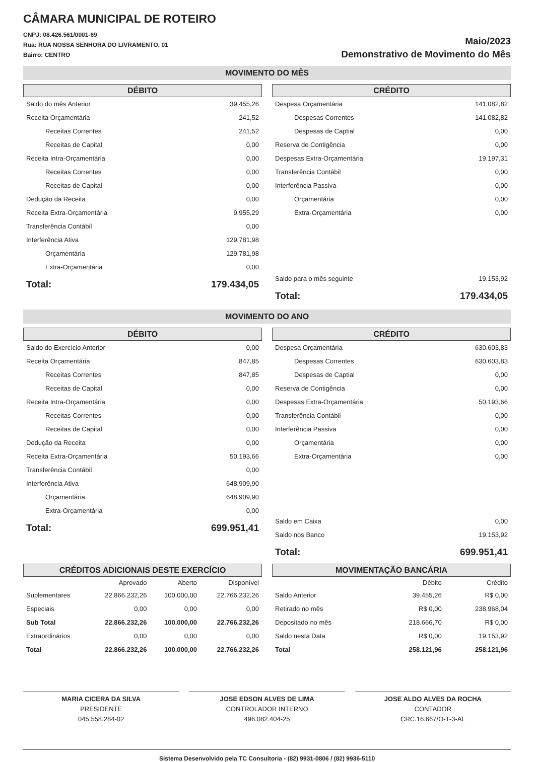CÂMARA MUNICIPAL DE ROTEIRO
CNPJ: 08.426.561/0001-69
Rua: RUA NOSSA SENHORA DO LIVRAMENTO, 01
Bairro: CENTRO
Maio/2023
Demonstrativo de Movimento do Mês
MOVIMENTO DO MÊS
DÉBITO
| Saldo do mês Anterior | 39.455,26 |
| Receita Orçamentária | 241,52 |
| Receitas Correntes | 241,52 |
| Receitas de Capital | 0,00 |
| Receita Intra-Orçamentária | 0,00 |
| Receitas Correntes | 0,00 |
| Receitas de Capital | 0,00 |
| Dedução da Receita | 0,00 |
| Receita Extra-Orçamentária | 9.955,29 |
| Transferência Contábil | 0,00 |
| Interferência Ativa | 129.781,98 |
| Orçamentária | 129.781,98 |
| Extra-Orçamentária | 0,00 |
| Total: | 179.434,05 |
CRÉDITO
| Despesa Orçamentária | 141.082,82 |
| Despesas Correntes | 141.082,82 |
| Despesas de Captial | 0,00 |
| Reserva de Contigência | 0,00 |
| Despesas Extra-Orçamentária | 19.197,31 |
| Transferência Contábil | 0,00 |
| Interferência Passiva | 0,00 |
| Orçamentária | 0,00 |
| Extra-Orçamentária | 0,00 |
| Saldo para o mês seguinte | 19.153,92 |
| Total: | 179.434,05 |
MOVIMENTO DO ANO
DÉBITO
| Saldo do Exercício Anterior | 0,00 |
| Receita Orçamentária | 847,85 |
| Receitas Correntes | 847,85 |
| Receitas de Capital | 0,00 |
| Receita Intra-Orçamentária | 0,00 |
| Receitas Correntes | 0,00 |
| Receitas de Capital | 0,00 |
| Dedução da Receita | 0,00 |
| Receita Extra-Orçamentária | 50.193,66 |
| Transferência Contábil | 0,00 |
| Interferência Ativa | 648.909,90 |
| Orçamentária | 648.909,90 |
| Extra-Orçamentária | 0,00 |
| Total: | 699.951,41 |
CRÉDITO
| Despesa Orçamentária | 630.603,83 |
| Despesas Correntes | 630.603,83 |
| Despesas de Captial | 0,00 |
| Reserva de Contigência | 0,00 |
| Despesas Extra-Orçamentária | 50.193,66 |
| Transferência Contábil | 0,00 |
| Interferência Passiva | 0,00 |
| Orçamentária | 0,00 |
| Extra-Orçamentária | 0,00 |
| Saldo em Caixa | 0,00 |
| Saldo nos Banco | 19.153,92 |
| Total: | 699.951,41 |
CRÉDITOS ADICIONAIS DESTE EXERCÍCIO
| | Aprovado | Aberto | Disponível |
| --- | --- | --- | --- |
| Suplementares | 22.866.232,26 | 100.000,00 | 22.766.232,26 |
| Especiais | 0,00 | 0,00 | 0,00 |
| Sub Total | 22.866.232,26 | 100.000,00 | 22.766.232,26 |
| Extraordinários | 0,00 | 0,00 | 0,00 |
| Total | 22.866.232,26 | 100.000,00 | 22.766.232,26 |
MOVIMENTAÇÃO BANCÁRIA
| | Débito | Crédito |
| --- | --- | --- |
| Saldo Anterior | 39.455,26 | R$ 0,00 |
| Retirado no mês | R$ 0,00 | 238.968,04 |
| Depositado no mês | 218.666,70 | R$ 0,00 |
| Saldo nesta Data | R$ 0,00 | 19.153,92 |
| Total | 258.121,96 | 258.121,96 |
MARIA CICERA DA SILVA
PRESIDENTE
045.558.284-02
JOSE EDSON ALVES DE LIMA
CONTROLADOR INTERNO
496.082.404-25
JOSE ALDO ALVES DA ROCHA
CONTADOR
CRC.16.667/O-T-3-AL
Sistema Desenvolvido pela TC Consultoria - (82) 9931-0806 / (82) 9936-5110